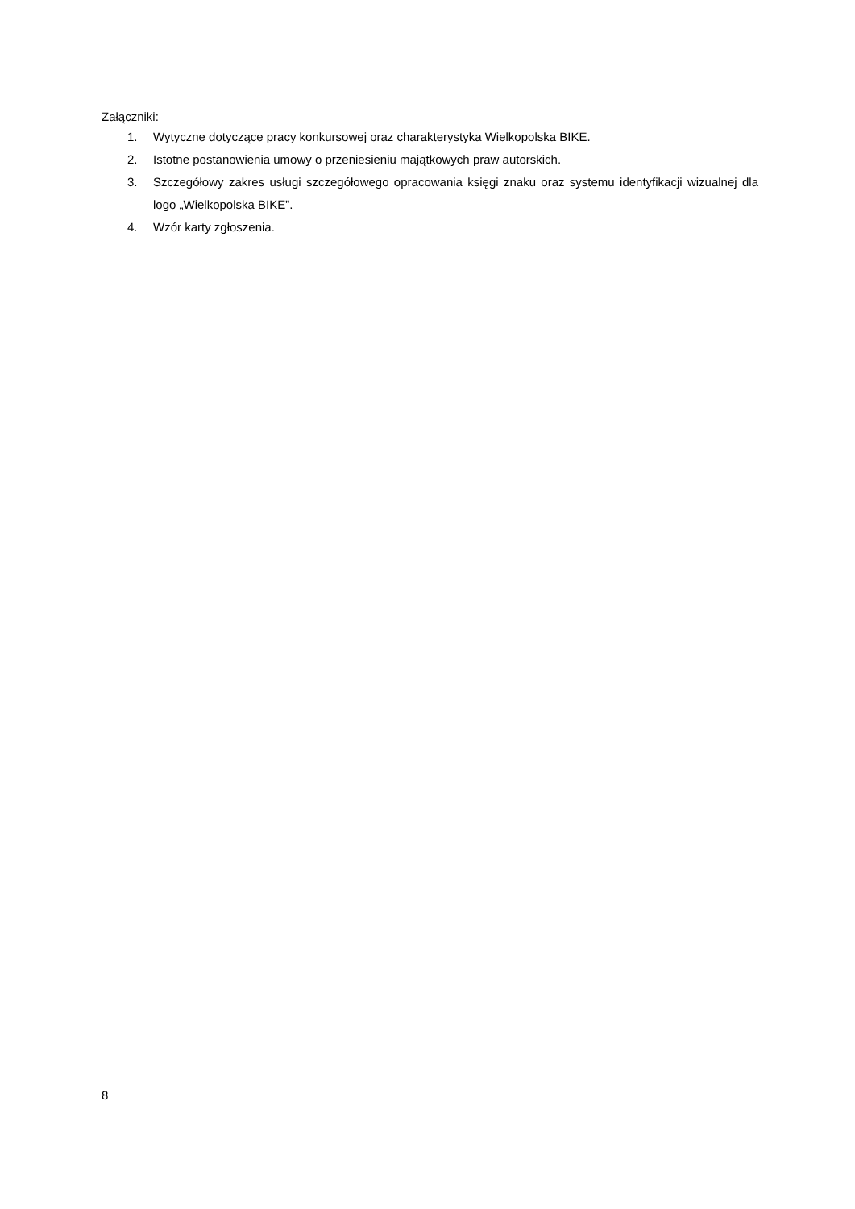Załączniki:
1. Wytyczne dotyczące pracy konkursowej oraz charakterystyka Wielkopolska BIKE.
2. Istotne postanowienia umowy o przeniesieniu majątkowych praw autorskich.
3. Szczegółowy zakres usługi szczegółowego opracowania księgi znaku oraz systemu identyfikacji wizualnej dla logo „Wielkopolska BIKE”.
4. Wzór karty zgłoszenia.
8